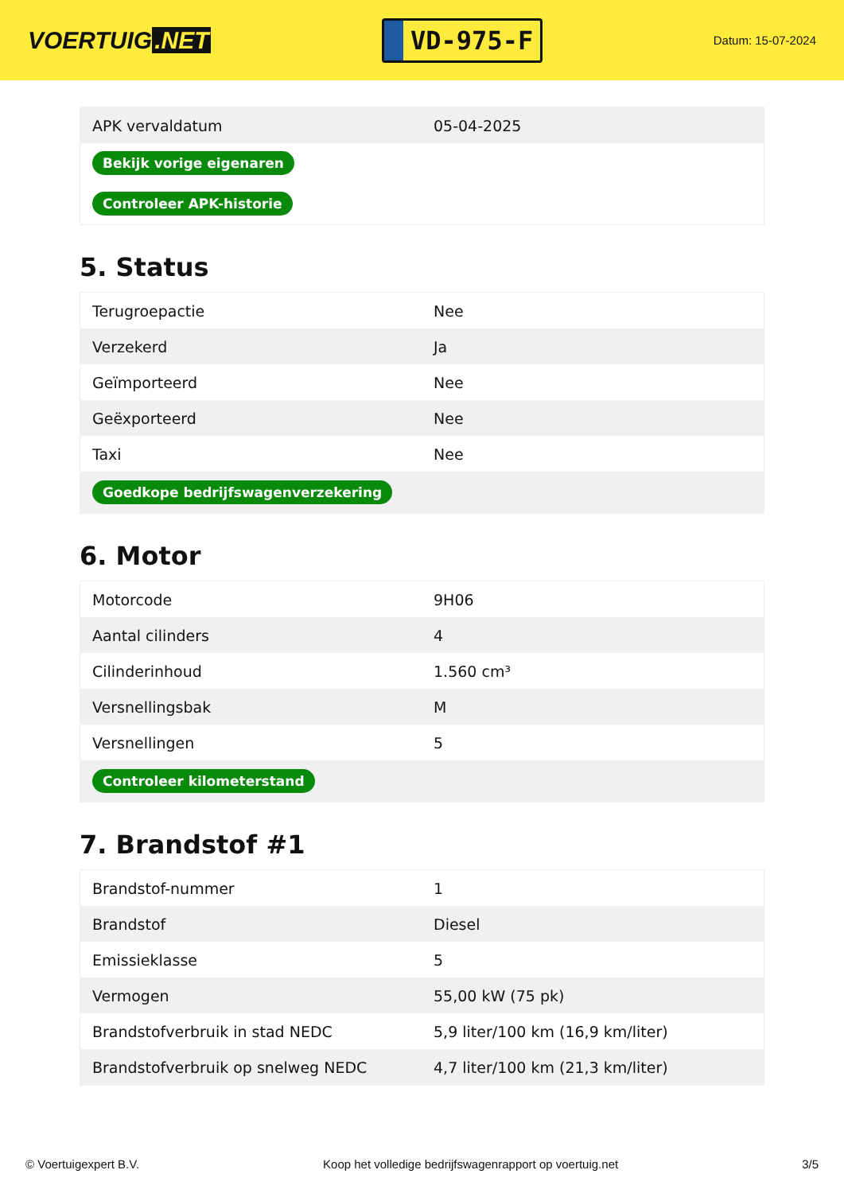VOERTUIG.NET
VD-975-F
Datum: 15-07-2024
| APK vervaldatum | 05-04-2025 |
| Bekijk vorige eigenaren | |
| Controleer APK-historie | |
5. Status
| Terugroepactie | Nee |
| Verzekerd | Ja |
| Geïmporteerd | Nee |
| Geëxporteerd | Nee |
| Taxi | Nee |
| Goedkope bedrijfswagenverzekering | |
6. Motor
| Motorcode | 9H06 |
| Aantal cilinders | 4 |
| Cilinderinhoud | 1.560 cm³ |
| Versnellingsbak | M |
| Versnellingen | 5 |
| Controleer kilometerstand | |
7. Brandstof #1
| Brandstof-nummer | 1 |
| Brandstof | Diesel |
| Emissieklasse | 5 |
| Vermogen | 55,00 kW (75 pk) |
| Brandstofverbruik in stad NEDC | 5,9 liter/100 km (16,9 km/liter) |
| Brandstofverbruik op snelweg NEDC | 4,7 liter/100 km (21,3 km/liter) |
© Voertuigexpert B.V. Koop het volledige bedrijfswagenrapport op voertuig.net 3/5